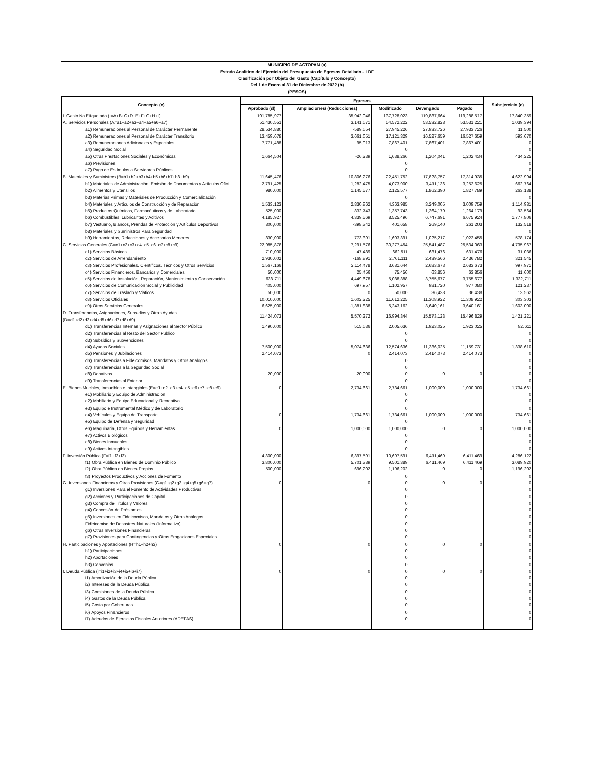MUNICIPIO DE ACTOPAN (a)
Estado Analítico del Ejercicio del Presupuesto de Egresos Detallado - LDF
Clasificación por Objeto del Gasto (Capítulo y Concepto)
Del 1 de Enero al 31 de Diciembre de 2022 (b)
(PESOS)
| Concepto (c) | Egresos | | | | | Subejercicio (e) |
| --- | --- | --- | --- | --- | --- | --- |
| | Aprobado (d) | Ampliaciones/ (Reducciones) | Modificado | Devengado | Pagado | |
| I. Gasto No Etiquetado (I=A+B+C+D+E+F+G+H+I) | 101,785,977 | 35,942,046 | 137,728,023 | 119,887,664 | 119,288,517 | 17,840,359 |
| A. Servicios Personales (A=a1+a2+a3+a4+a5+a6+a7) | 51,430,551 | 3,141,671 | 54,572,222 | 53,532,828 | 53,531,221 | 1,039,394 |
| a1) Remuneraciones al Personal de Carácter Permanente | 28,534,880 | -589,654 | 27,945,226 | 27,933,726 | 27,933,726 | 11,500 |
| a2) Remuneraciones al Personal de Carácter Transitorio | 13,459,678 | 3,661,651 | 17,121,329 | 16,527,659 | 16,527,659 | 593,670 |
| a3) Remuneraciones Adicionales y Especiales | 7,771,488 | 95,913 | 7,867,401 | 7,867,401 | 7,867,401 | 0 |
| a4) Seguridad Social | | | 0 | | | 0 |
| a5) Otras Prestaciones Sociales y Económicas | 1,664,504 | -26,239 | 1,638,266 | 1,204,041 | 1,202,434 | 434,225 |
| a6) Previsiones | | | 0 | | | 0 |
| a7) Pago de Estímulos a Servidores Públicos | | | 0 | | | 0 |
| B. Materiales y Suministros (B=b1+b2+b3+b4+b5+b6+b7+b8+b9) | 11,645,476 | 10,806,276 | 22,451,752 | 17,828,757 | 17,314,935 | 4,622,994 |
| b1) Materiales de Administración, Emisión de Documentos y Artículos Ofici | 2,791,425 | 1,282,475 | 4,073,900 | 3,411,136 | 3,252,625 | 662,764 |
| b2) Alimentos y Utensilios | 980,000 | 1,145,577 | 2,125,577 | 1,862,390 | 1,827,789 | 263,188 |
| b3) Materias Primas y Materiales de Producción y Comercialización | | | 0 | | | 0 |
| b4) Materiales y Artículos de Construcción y de Reparación | 1,533,123 | 2,830,862 | 4,363,985 | 3,249,005 | 3,009,759 | 1,114,981 |
| b5) Productos Químicos, Farmacéuticos y de Laboratorio | 525,000 | 832,743 | 1,357,743 | 1,264,179 | 1,264,179 | 93,564 |
| b6) Combustibles, Lubricantes y Aditivos | 4,185,927 | 4,339,569 | 8,525,496 | 6,747,691 | 6,675,924 | 1,777,806 |
| b7) Vestuario, Blancos, Prendas de Protección y Artículos Deportivos | 800,000 | -398,342 | 401,658 | 269,140 | 261,203 | 132,518 |
| b8) Materiales y Suministros Para Seguridad | | | 0 | | | 0 |
| b9) Herramientas, Refacciones y Accesorios Menores | 830,000 | 773,391 | 1,603,391 | 1,025,217 | 1,023,455 | 578,174 |
| C. Servicios Generales (C=c1+c2+c3+c4+c5+c6+c7+c8+c9) | 22,985,878 | 7,291,576 | 30,277,454 | 25,541,487 | 25,534,063 | 4,735,967 |
| c1) Servicios Básicos | 710,000 | -47,489 | 662,511 | 631,476 | 631,476 | 31,036 |
| c2) Servicios de Arrendamiento | 2,930,002 | -168,891 | 2,761,111 | 2,439,566 | 2,436,782 | 321,545 |
| c3) Servicios Profesionales, Científicos, Técnicos y Otros Servicios | 1,567,166 | 2,114,478 | 3,681,644 | 2,683,673 | 2,683,673 | 997,971 |
| c4) Servicios Financieros, Bancarios y Comerciales | 50,000 | 25,456 | 75,456 | 63,856 | 63,856 | 11,600 |
| c5) Servicios de Instalación, Reparación, Mantenimiento y Conservación | 638,711 | 4,449,678 | 5,088,388 | 3,755,677 | 3,755,677 | 1,332,711 |
| c6) Servicios de Comunicación Social y Publicidad | 405,000 | 697,957 | 1,102,957 | 981,720 | 977,080 | 121,237 |
| c7) Servicios de Traslado y Viáticos | 50,000 | 0 | 50,000 | 36,438 | 36,438 | 13,562 |
| c8) Servicios Oficiales | 10,010,000 | 1,602,225 | 11,612,225 | 11,308,922 | 11,308,922 | 303,303 |
| c9) Otros Servicios Generales | 6,625,000 | -1,381,838 | 5,243,162 | 3,640,161 | 3,640,161 | 1,603,000 |
| D. Transferencias, Asignaciones, Subsidios y Otras Ayudas (D=d1+d2+d3+d4+d5+d6+d7+d8+d9) | 11,424,073 | 5,570,272 | 16,994,344 | 15,573,123 | 15,496,829 | 1,421,221 |
| d1) Transferencias Internas y Asignaciones al Sector Público | 1,490,000 | 515,636 | 2,005,636 | 1,923,025 | 1,923,025 | 82,611 |
| d2) Transferencias al Resto del Sector Público | | | 0 | | | 0 |
| d3) Subsidios y Subvenciones | | | 0 | | | 0 |
| d4) Ayudas Sociales | 7,500,000 | 5,074,636 | 12,574,636 | 11,236,025 | 11,159,731 | 1,338,610 |
| d5) Pensiones y Jubilaciones | 2,414,073 | 0 | 2,414,073 | 2,414,073 | 2,414,073 | 0 |
| d6) Transferencias a Fideicomisos, Mandatos y Otros Análogos | | | 0 | | | 0 |
| d7) Transferencias a la Seguridad Social | | | 0 | | | 0 |
| d8) Donativos | 20,000 | -20,000 | 0 | 0 | 0 | 0 |
| d9) Transferencias al Exterior | | | 0 | | | 0 |
| E. Bienes Muebles, Inmuebles e Intangibles (E=e1+e2+e3+e4+e5+e6+e7+e8+e9) | 0 | 2,734,661 | 2,734,661 | 1,000,000 | 1,000,000 | 1,734,661 |
| e1) Mobiliario y Equipo de Administración | | | 0 | | | 0 |
| e2) Mobiliario y Equipo Educacional y Recreativo | | | 0 | | | 0 |
| e3) Equipo e Instrumental Médico y de Laboratorio | | | 0 | | | 0 |
| e4) Vehículos y Equipo de Transporte | 0 | 1,734,661 | 1,734,661 | 1,000,000 | 1,000,000 | 734,661 |
| e5) Equipo de Defensa y Seguridad | | | 0 | | | 0 |
| e6) Maquinaria, Otros Equipos y Herramientas | 0 | 1,000,000 | 1,000,000 | 0 | 0 | 1,000,000 |
| e7) Activos Biológicos | | | 0 | | | 0 |
| e8) Bienes Inmuebles | | | 0 | | | 0 |
| e9) Activos Intangibles | | | 0 | | | 0 |
| F. Inversión Pública (F=f1+f2+f3) | 4,300,000 | 6,397,591 | 10,697,591 | 6,411,469 | 6,411,469 | 4,286,122 |
| f1) Obra Pública en Bienes de Dominio Público | 3,800,000 | 5,701,389 | 9,501,389 | 6,411,469 | 6,411,469 | 3,089,920 |
| f2) Obra Pública en Bienes Propios | 500,000 | 696,202 | 1,196,202 | 0 | 0 | 1,196,202 |
| f3) Proyectos Productivos y Acciones de Fomento | | | 0 | | | 0 |
| G. Inversiones Financieras y Otras Provisiones (G=g1+g2+g3+g4+g5+g6+g7) | 0 | 0 | 0 | 0 | 0 | 0 |
| g1) Inversiones Para el Fomento de Actividades Productivas | | | 0 | | | 0 |
| g2) Acciones y Participaciones de Capital | | | 0 | | | 0 |
| g3) Compra de Títulos y Valores | | | 0 | | | 0 |
| g4) Concesión de Préstamos | | | 0 | | | 0 |
| g5) Inversiones en Fideicomisos, Mandatos y Otros Análogos | | | 0 | | | 0 |
| Fideicomiso de Desastres Naturales (Informativo) | | | 0 | | | 0 |
| g6) Otras Inversiones Financieras | | | 0 | | | 0 |
| g7) Provisiones para Contingencias y Otras Erogaciones Especiales | | | 0 | | | 0 |
| H. Participaciones y Aportaciones (H=h1+h2+h3) | 0 | 0 | 0 | 0 | 0 | 0 |
| h1) Participaciones | | | 0 | | | 0 |
| h2) Aportaciones | | | 0 | | | 0 |
| h3) Convenios | | | 0 | | | 0 |
| I. Deuda Pública (I=i1+i2+i3+i4+i5+i6+i7) | 0 | 0 | 0 | 0 | 0 | 0 |
| i1) Amortización de la Deuda Pública | | | 0 | | | 0 |
| i2) Intereses de la Deuda Pública | | | 0 | | | 0 |
| i3) Comisiones de la Deuda Pública | | | 0 | | | 0 |
| i4) Gastos de la Deuda Pública | | | 0 | | | 0 |
| i5) Costo por Coberturas | | | 0 | | | 0 |
| i6) Apoyos Financieros | | | 0 | | | 0 |
| i7) Adeudos de Ejercicios Fiscales Anteriores (ADEFAS) | | | 0 | | | 0 |